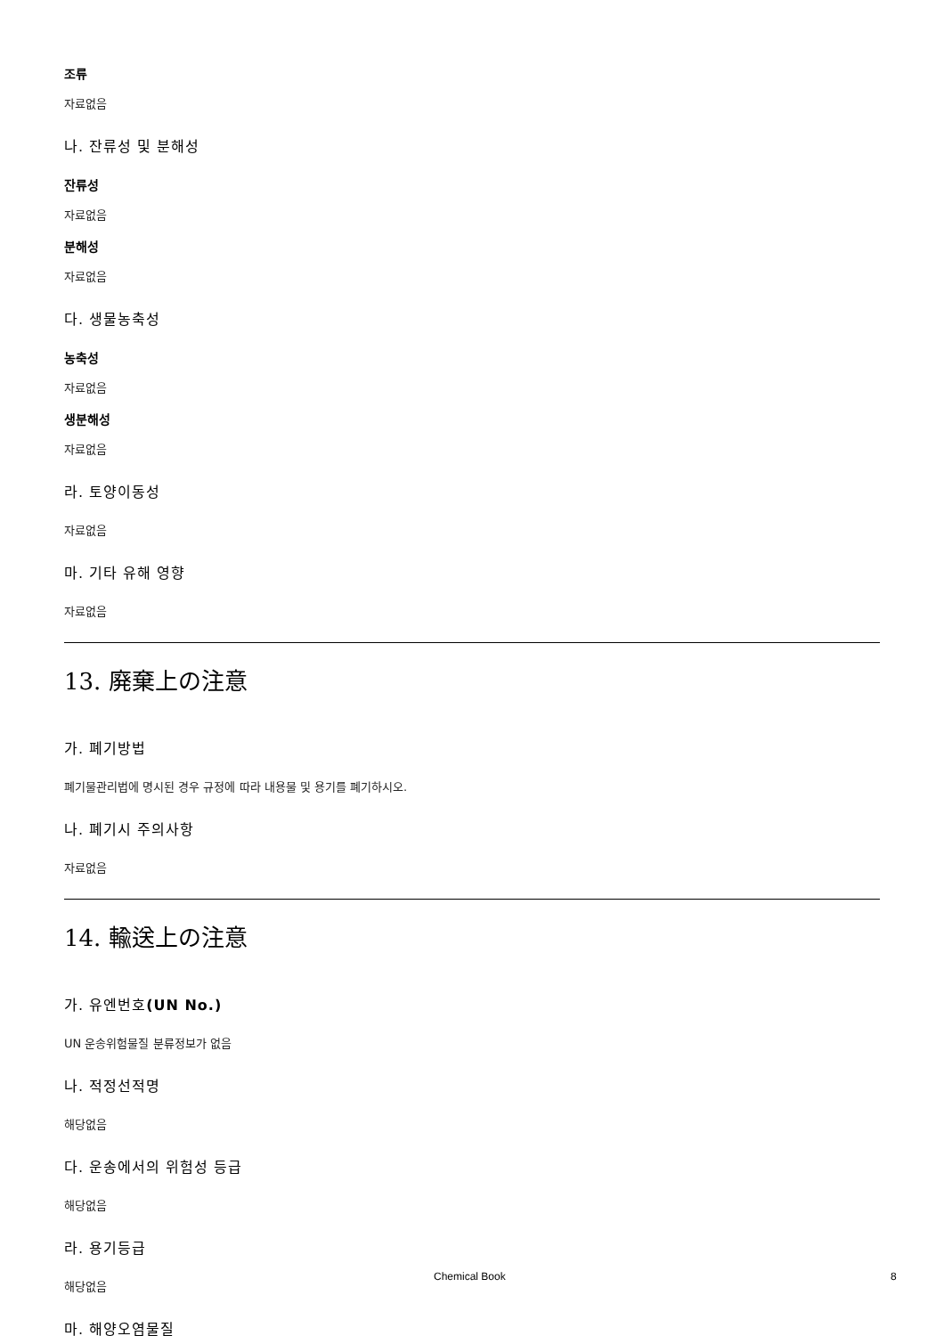조류
자료없음
나. 잔류성 및 분해성
잔류성
자료없음
분해성
자료없음
다. 생물농축성
농축성
자료없음
생분해성
자료없음
라. 토양이동성
자료없음
마. 기타 유해 영향
자료없음
13. 廃棄上の注意
가. 폐기방법
폐기물관리법에 명시된 경우 규정에 따라 내용물 및 용기를 폐기하시오.
나. 폐기시 주의사항
자료없음
14. 輸送上の注意
가. 유엔번호(UN No.)
UN 운송위험물질 분류정보가 없음
나. 적정선적명
해당없음
다. 운송에서의 위험성 등급
해당없음
라. 용기등급
해당없음
마. 해양오염물질
Chemical Book 8